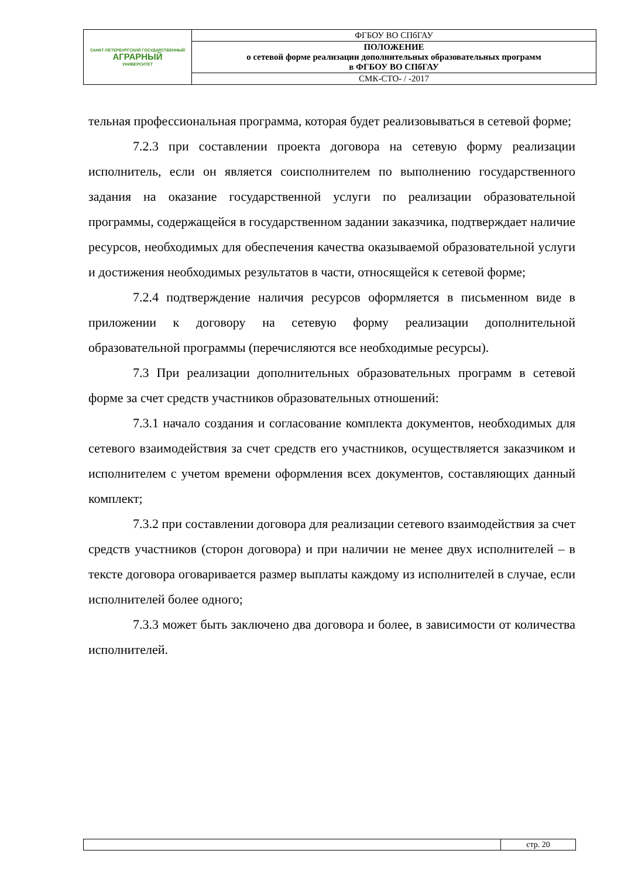| САНКТ-ПЕТЕРБУРГСКИЙ ГОСУДАРСТВЕННЫЙ АГРАРНЫЙ УНИВЕРСИТЕТ | ФГБОУ ВО СПбГАУ |
| | ПОЛОЖЕНИЕ о сетевой форме реализации дополнительных образовательных программ в ФГБОУ ВО СПбГАУ |
| | СМК-СТО- / -2017 |
тельная профессиональная программа, которая будет реализовываться в сетевой форме;
7.2.3 при составлении проекта договора на сетевую форму реализации исполнитель, если он является соисполнителем по выполнению государственного задания на оказание государственной услуги по реализации образовательной программы, содержащейся в государственном задании заказчика, подтверждает наличие ресурсов, необходимых для обеспечения качества оказываемой образовательной услуги и достижения необходимых результатов в части, относящейся к сетевой форме;
7.2.4 подтверждение наличия ресурсов оформляется в письменном виде в приложении к договору на сетевую форму реализации дополнительной образовательной программы (перечисляются все необходимые ресурсы).
7.3 При реализации дополнительных образовательных программ в сетевой форме за счет средств участников образовательных отношений:
7.3.1 начало создания и согласование комплекта документов, необходимых для сетевого взаимодействия за счет средств его участников, осуществляется заказчиком и исполнителем с учетом времени оформления всех документов, составляющих данный комплект;
7.3.2 при составлении договора для реализации сетевого взаимодействия за счет средств участников (сторон договора) и при наличии не менее двух исполнителей – в тексте договора оговаривается размер выплаты каждому из исполнителей в случае, если исполнителей более одного;
7.3.3 может быть заключено два договора и более, в зависимости от количества исполнителей.
| | стр. 20 |